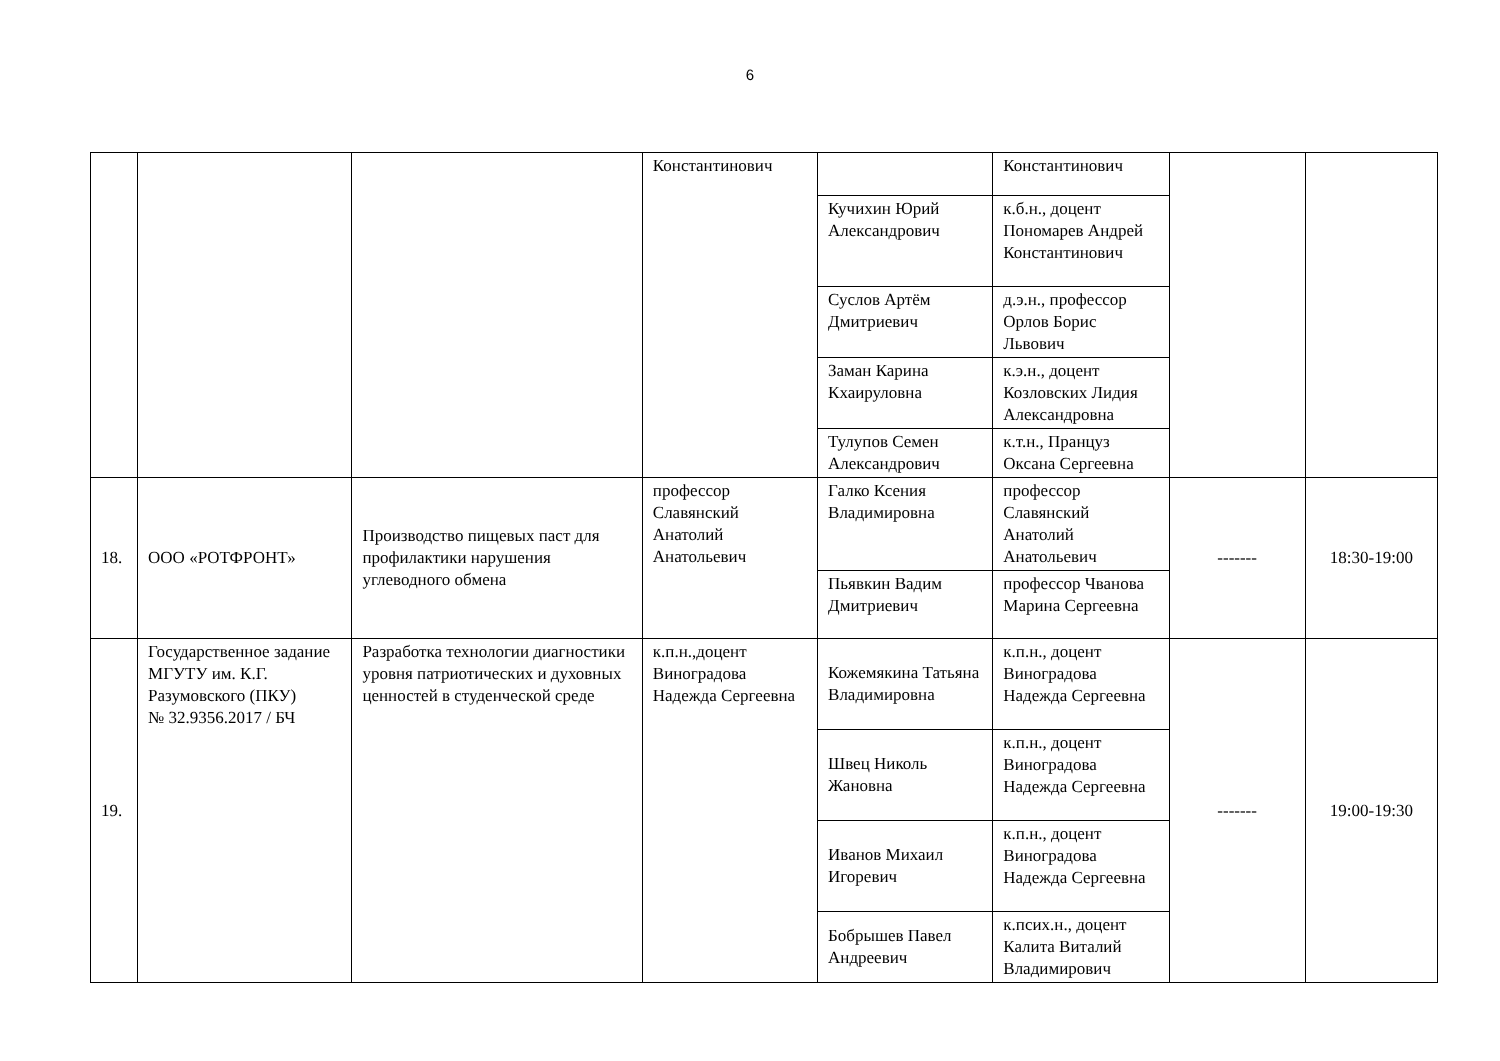6
| | | | Константинович | | Константинович | | |
| | | | | Кучихин Юрий Александрович | к.б.н., доцент Пономарев Андрей Константинович | | |
| | | | | Суслов Артём Дмитриевич | д.э.н., профессор Орлов Борис Львович | | |
| | | | | Заман Карина Кхаируловна | к.э.н., доцент Козловских Лидия Александровна | | |
| | | | | Тулупов Семен Александрович | к.т.н., Пранцуз Оксана Сергеевна | | |
| 18. | ООО «РОТФРОНТ» | Производство пищевых паст для профилактики нарушения углеводного обмена | профессор Славянский Анатолий Анатольевич | Галко Ксения Владимировна | профессор Славянский Анатолий Анатольевич | ------- | 18:30-19:00 |
| | | | | Пьявкин Вадим Дмитриевич | профессор Чванова Марина Сергеевна | | |
| 19. | Государственное задание МГУТУ им. К.Г. Разумовского (ПКУ) № 32.9356.2017 / БЧ | Разработка технологии диагностики уровня патриотических и духовных ценностей в студенческой среде | к.п.н.,доцент Виноградова Надежда Сергеевна | Кожемякина Татьяна Владимировна | к.п.н., доцент Виноградова Надежда Сергеевна | ------- | 19:00-19:30 |
| | | | | Швец Николь Жановна | к.п.н., доцент Виноградова Надежда Сергеевна | | |
| | | | | Иванов Михаил Игоревич | к.п.н., доцент Виноградова Надежда Сергеевна | | |
| | | | | Бобрышев Павел Андреевич | к.псих.н., доцент Калита Виталий Владимирович | | |